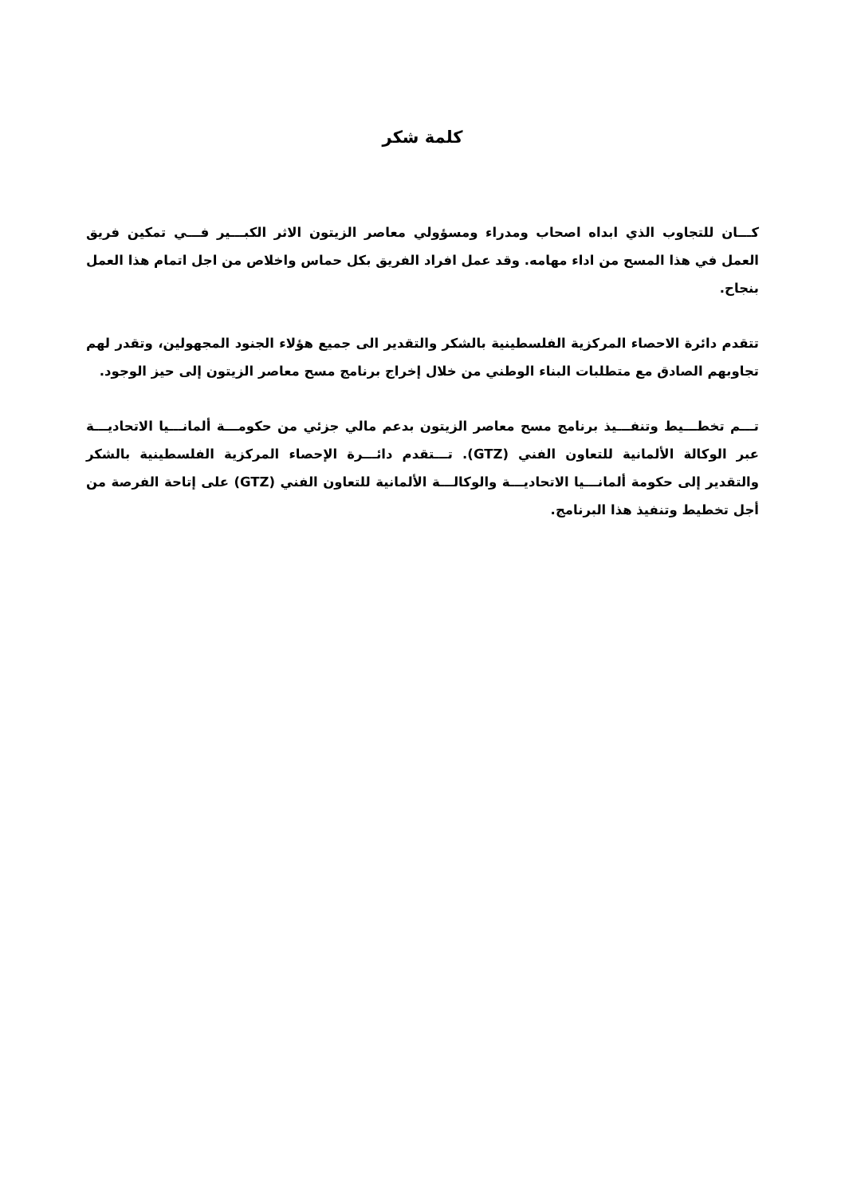كلمة شكر
كـــان للتجاوب الذي ابداه اصحاب ومدراء ومسؤولي معاصر الزيتون الاثر الكبـــير فـــي تمكين فريق العمل في هذا المسح من اداء مهامه. وقد عمل افراد الفريق بكل حماس واخلاص من اجل اتمام هذا العمل بنجاح.
تتقدم دائرة الاحصاء المركزية الفلسطينية بالشكر والتقدير الى جميع هؤلاء الجنود المجهولين، وتقدر لهم تجاوبهم الصادق مع متطلبات البناء الوطني من خلال إخراج برنامج مسح معاصر الزيتون إلى حيز الوجود.
تـــم تخطـــيط وتنفـــيذ برنامج مسح معاصر الزيتون بدعم مالي جزئي من حكومـــة ألمانـــيا الاتحاديـــة عبر الوكالة الألمانية للتعاون الفني (GTZ). تـــتقدم دائـــرة الإحصاء المركزية الفلسطينية بالشكر والتقدير إلى حكومة ألمانـــيا الاتحاديـــة والوكالـــة الألمانية للتعاون الفني (GTZ) على إتاحة الفرصة من أجل تخطيط وتنفيذ هذا البرنامج.